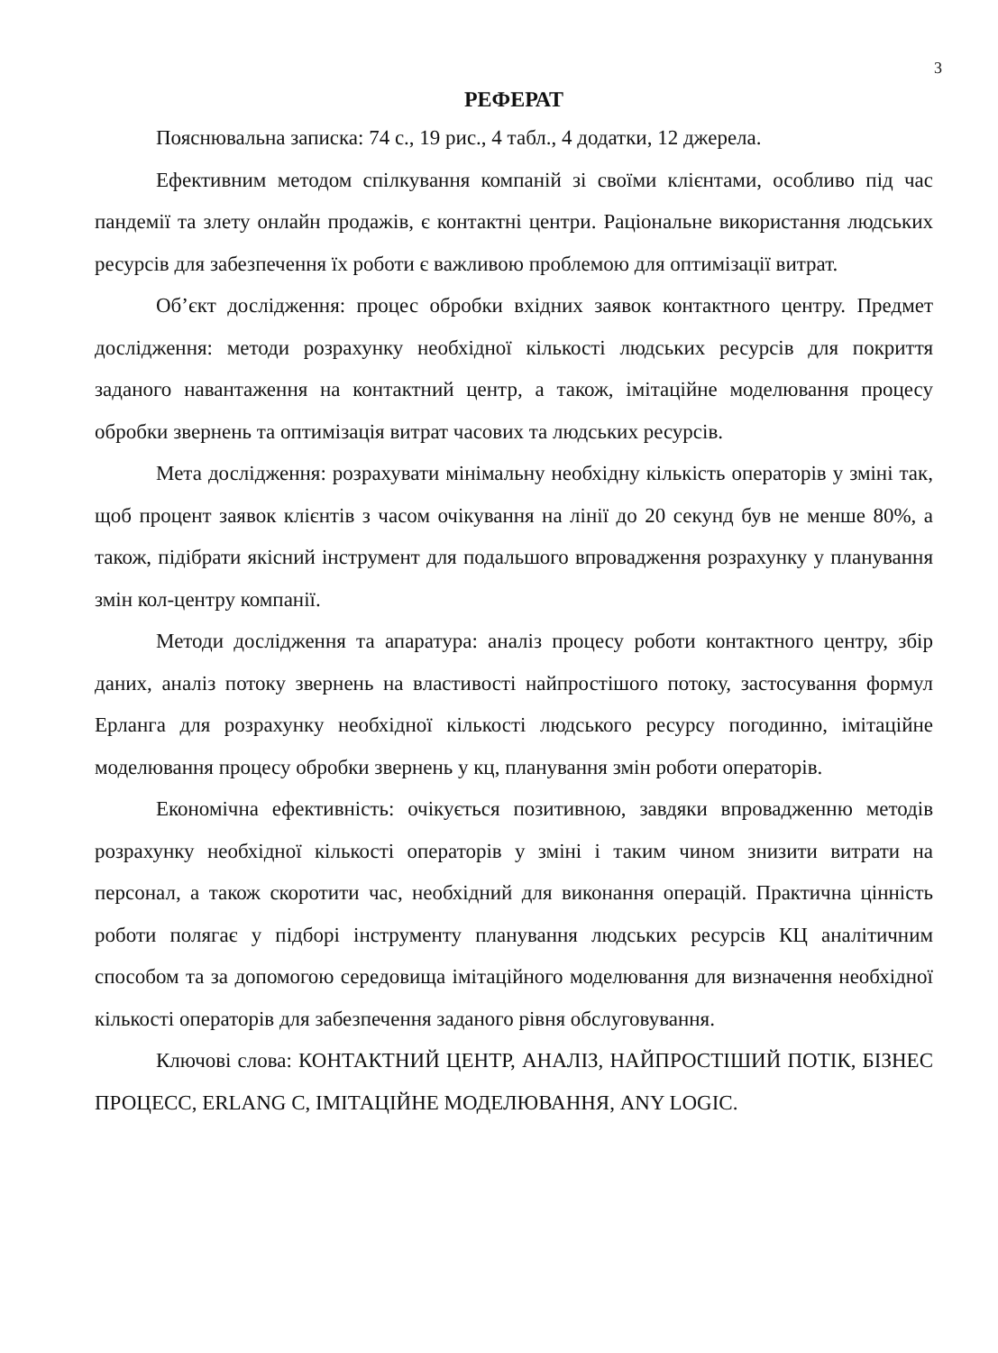3
РЕФЕРАТ
Пояснювальна записка: 74 с., 19 рис., 4 табл., 4 додатки, 12 джерела.
Ефективним методом спілкування компаній зі своїми клієнтами, особливо під час пандемії та злету онлайн продажів, є контактні центри. Раціональне використання людських ресурсів для забезпечення їх роботи є важливою проблемою для оптимізації витрат.
Об’єкт дослідження: процес обробки вхідних заявок контактного центру. Предмет дослідження: методи розрахунку необхідної кількості людських ресурсів для покриття заданого навантаження на контактний центр, а також, імітаційне моделювання процесу обробки звернень та оптимізація витрат часових та людських ресурсів.
Мета дослідження: розрахувати мінімальну необхідну кількість операторів у зміні так, щоб процент заявок клієнтів з часом очікування на лінії до 20 секунд був не менше 80%, а також, підібрати якісний інструмент для подальшого впровадження розрахунку у планування змін кол-центру компанії.
Методи дослідження та апаратура: аналіз процесу роботи контактного центру, збір даних, аналіз потоку звернень на властивості найпростішого потоку, застосування формул Ерланга для розрахунку необхідної кількості людського ресурсу погодинно, імітаційне моделювання процесу обробки звернень у кц, планування змін роботи операторів.
Економічна ефективність: очікується позитивною, завдяки впровадженню методів розрахунку необхідної кількості операторів у зміні і таким чином знизити витрати на персонал, а також скоротити час, необхідний для виконання операцій. Практична цінність роботи полягає у підборі інструменту планування людських ресурсів КЦ аналітичним способом та за допомогою середовища імітаційного моделювання для визначення необхідної кількості операторів для забезпечення заданого рівня обслуговування.
Ключові слова: КОНТАКТНИЙ ЦЕНТР, АНАЛІЗ, НАЙПРОСТІШИЙ ПОТІК, БІЗНЕС ПРОЦЕСС, ERLANG C, ІМІТАЦІЙНЕ МОДЕЛЮВАННЯ, ANY LOGIC.